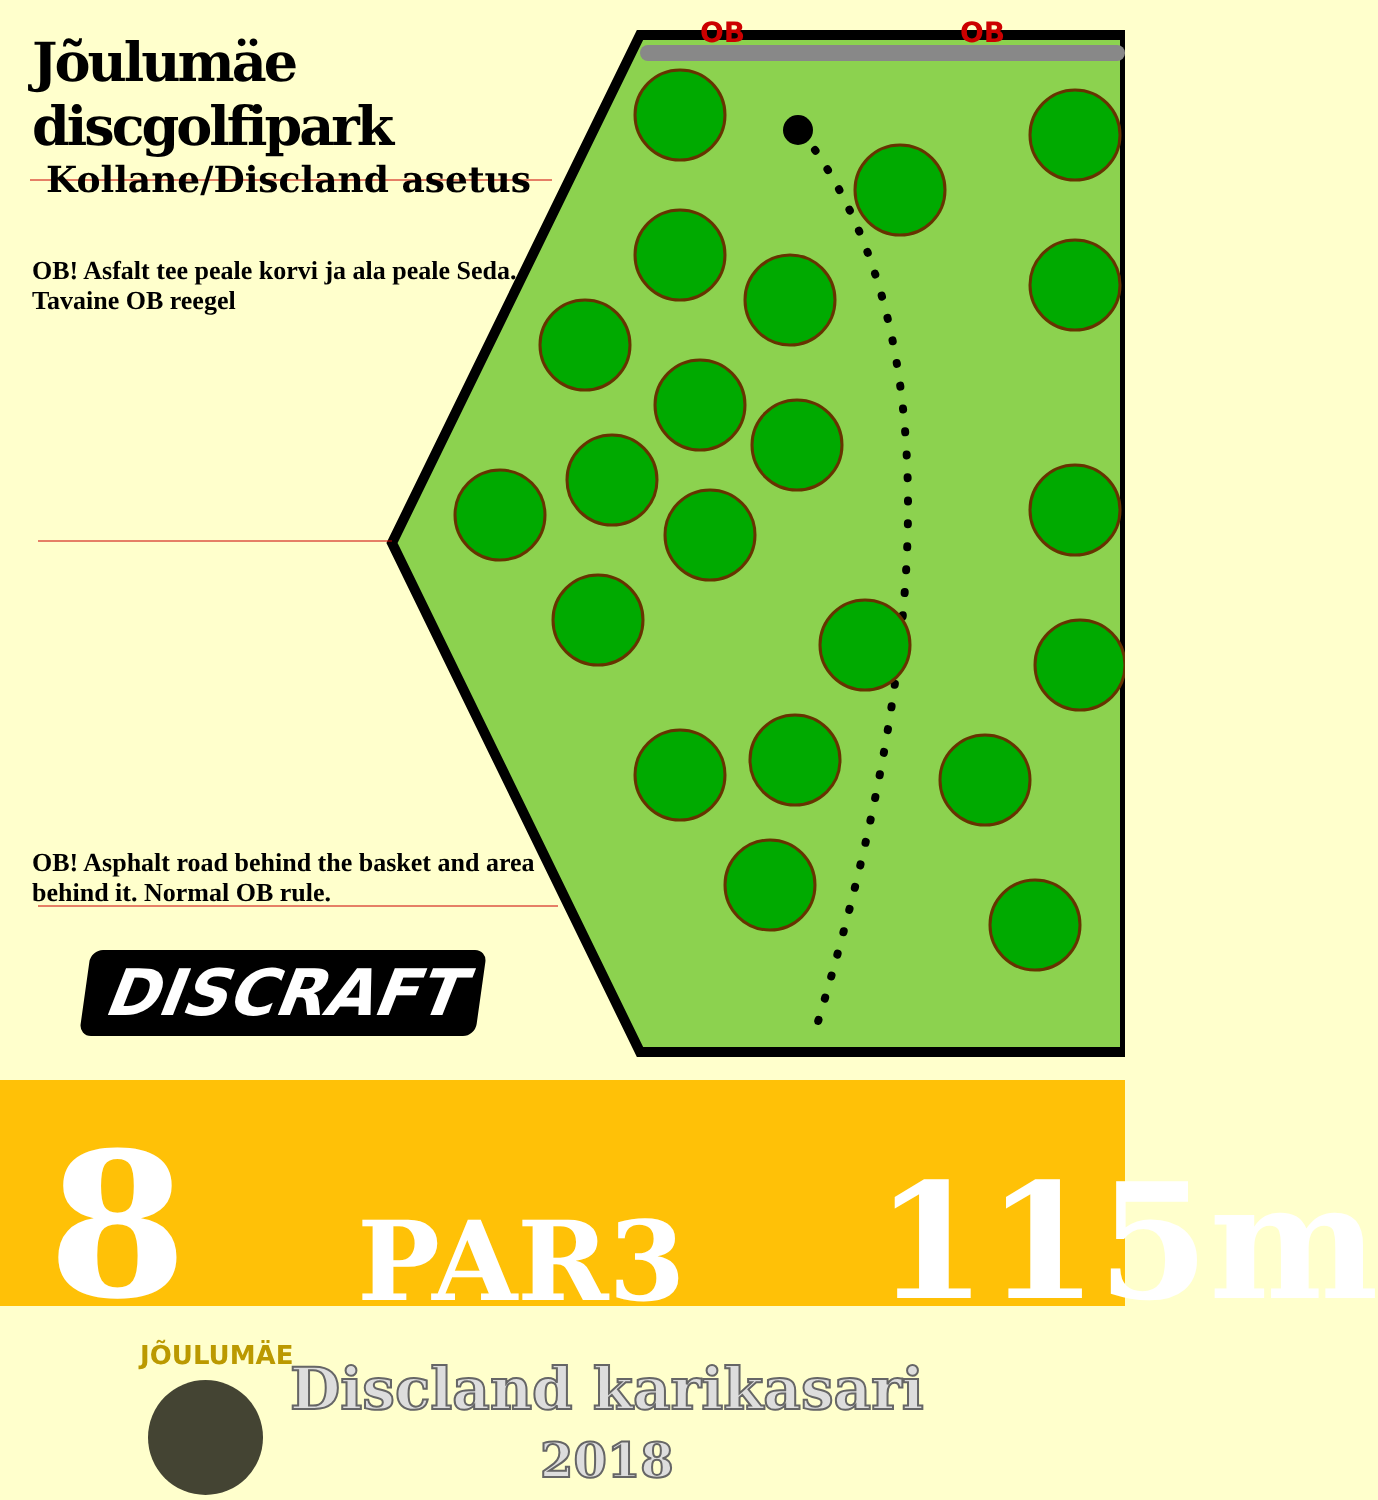OB
OB
Jõulumäe discgolfipark
Kollane/Discland asetus
OB! Asfalt tee peale korvi ja ala peale Seda. Tavaine OB reegel
OB! Asphalt road behind the basket and area behind it. Normal OB rule.
DISCRAFT
8 PAR3 115m
JÕULUMÄE
Discland karikasari
2018